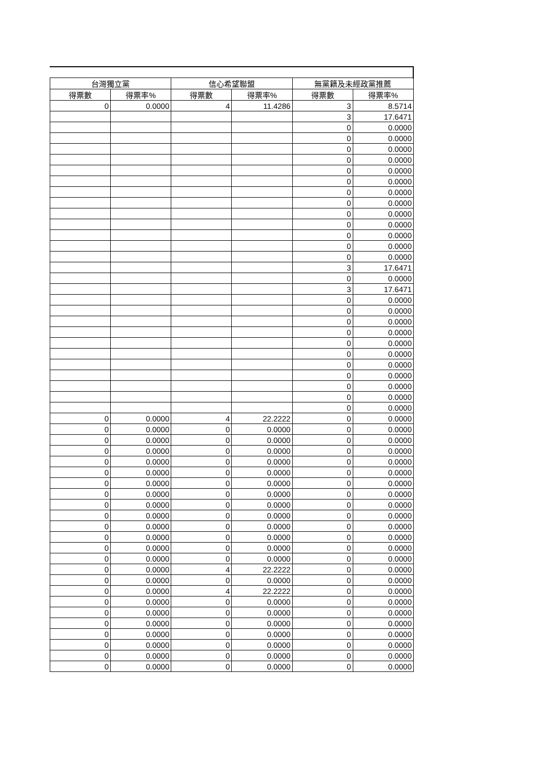| 台灣獨立黨 | | 信心希望聯盟 | | 無黨籍及未經政黨推薦 | |
| --- | --- | --- | --- | --- | --- |
| 得票數 | 得票率% | 得票數 | 得票率% | 得票數 | 得票率% |
| 0 | 0.0000 | 4 | 11.4286 | 3 | 8.5714 |
| | | | | 3 | 17.6471 |
| | | | | 0 | 0.0000 |
| | | | | 0 | 0.0000 |
| | | | | 0 | 0.0000 |
| | | | | 0 | 0.0000 |
| | | | | 0 | 0.0000 |
| | | | | 0 | 0.0000 |
| | | | | 0 | 0.0000 |
| | | | | 0 | 0.0000 |
| | | | | 0 | 0.0000 |
| | | | | 0 | 0.0000 |
| | | | | 0 | 0.0000 |
| | | | | 0 | 0.0000 |
| | | | | 0 | 0.0000 |
| | | | | 3 | 17.6471 |
| | | | | 0 | 0.0000 |
| | | | | 3 | 17.6471 |
| | | | | 0 | 0.0000 |
| | | | | 0 | 0.0000 |
| | | | | 0 | 0.0000 |
| | | | | 0 | 0.0000 |
| | | | | 0 | 0.0000 |
| | | | | 0 | 0.0000 |
| | | | | 0 | 0.0000 |
| | | | | 0 | 0.0000 |
| | | | | 0 | 0.0000 |
| | | | | 0 | 0.0000 |
| | | | | 0 | 0.0000 |
| 0 | 0.0000 | 4 | 22.2222 | 0 | 0.0000 |
| 0 | 0.0000 | 0 | 0.0000 | 0 | 0.0000 |
| 0 | 0.0000 | 0 | 0.0000 | 0 | 0.0000 |
| 0 | 0.0000 | 0 | 0.0000 | 0 | 0.0000 |
| 0 | 0.0000 | 0 | 0.0000 | 0 | 0.0000 |
| 0 | 0.0000 | 0 | 0.0000 | 0 | 0.0000 |
| 0 | 0.0000 | 0 | 0.0000 | 0 | 0.0000 |
| 0 | 0.0000 | 0 | 0.0000 | 0 | 0.0000 |
| 0 | 0.0000 | 0 | 0.0000 | 0 | 0.0000 |
| 0 | 0.0000 | 0 | 0.0000 | 0 | 0.0000 |
| 0 | 0.0000 | 0 | 0.0000 | 0 | 0.0000 |
| 0 | 0.0000 | 0 | 0.0000 | 0 | 0.0000 |
| 0 | 0.0000 | 0 | 0.0000 | 0 | 0.0000 |
| 0 | 0.0000 | 0 | 0.0000 | 0 | 0.0000 |
| 0 | 0.0000 | 4 | 22.2222 | 0 | 0.0000 |
| 0 | 0.0000 | 0 | 0.0000 | 0 | 0.0000 |
| 0 | 0.0000 | 4 | 22.2222 | 0 | 0.0000 |
| 0 | 0.0000 | 0 | 0.0000 | 0 | 0.0000 |
| 0 | 0.0000 | 0 | 0.0000 | 0 | 0.0000 |
| 0 | 0.0000 | 0 | 0.0000 | 0 | 0.0000 |
| 0 | 0.0000 | 0 | 0.0000 | 0 | 0.0000 |
| 0 | 0.0000 | 0 | 0.0000 | 0 | 0.0000 |
| 0 | 0.0000 | 0 | 0.0000 | 0 | 0.0000 |
| 0 | 0.0000 | 0 | 0.0000 | 0 | 0.0000 |